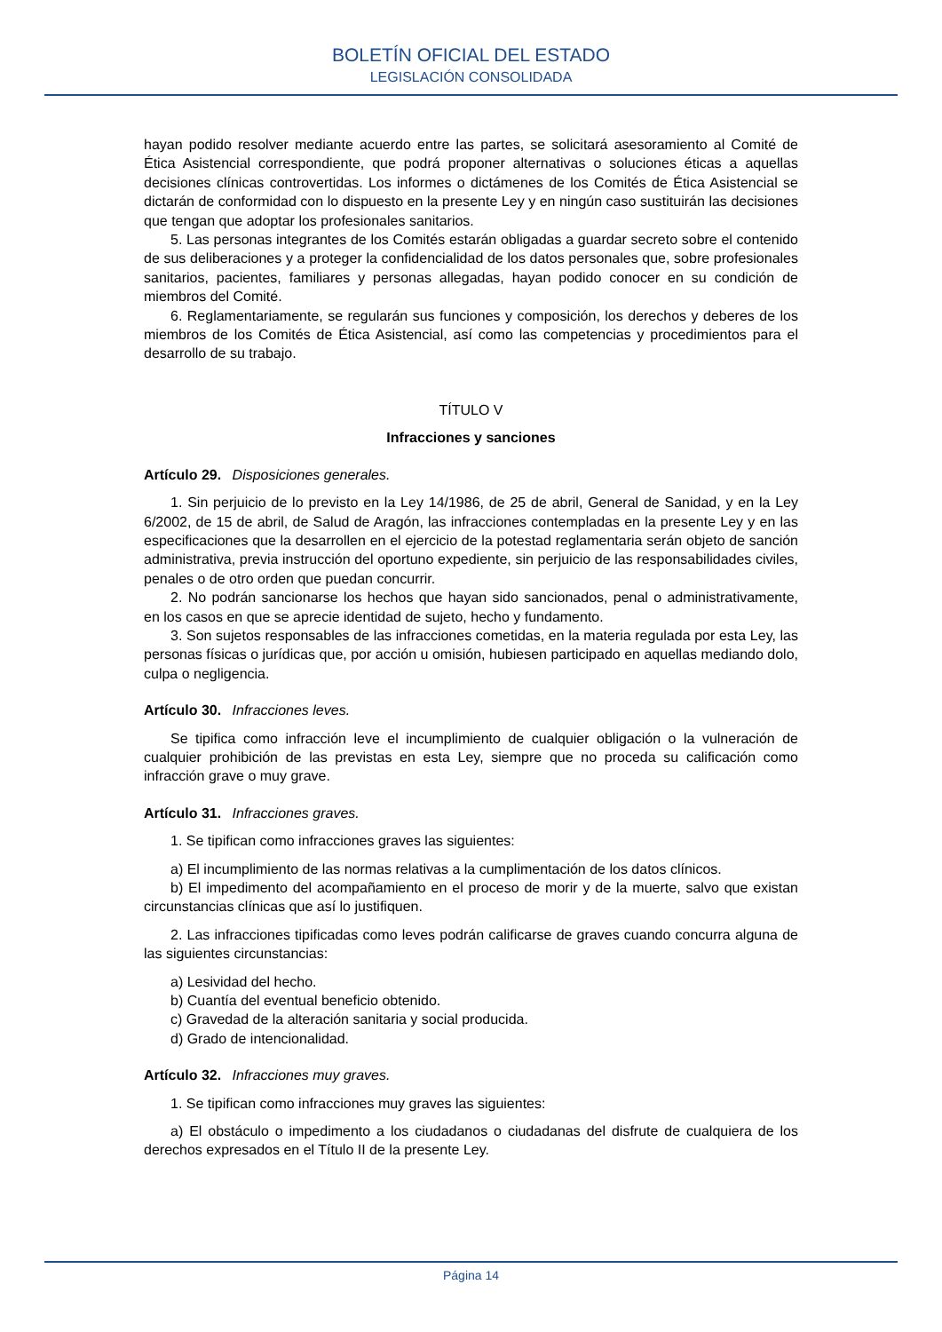BOLETÍN OFICIAL DEL ESTADO
LEGISLACIÓN CONSOLIDADA
hayan podido resolver mediante acuerdo entre las partes, se solicitará asesoramiento al Comité de Ética Asistencial correspondiente, que podrá proponer alternativas o soluciones éticas a aquellas decisiones clínicas controvertidas. Los informes o dictámenes de los Comités de Ética Asistencial se dictarán de conformidad con lo dispuesto en la presente Ley y en ningún caso sustituirán las decisiones que tengan que adoptar los profesionales sanitarios.
5. Las personas integrantes de los Comités estarán obligadas a guardar secreto sobre el contenido de sus deliberaciones y a proteger la confidencialidad de los datos personales que, sobre profesionales sanitarios, pacientes, familiares y personas allegadas, hayan podido conocer en su condición de miembros del Comité.
6. Reglamentariamente, se regularán sus funciones y composición, los derechos y deberes de los miembros de los Comités de Ética Asistencial, así como las competencias y procedimientos para el desarrollo de su trabajo.
TÍTULO V
Infracciones y sanciones
Artículo 29. Disposiciones generales.
1. Sin perjuicio de lo previsto en la Ley 14/1986, de 25 de abril, General de Sanidad, y en la Ley 6/2002, de 15 de abril, de Salud de Aragón, las infracciones contempladas en la presente Ley y en las especificaciones que la desarrollen en el ejercicio de la potestad reglamentaria serán objeto de sanción administrativa, previa instrucción del oportuno expediente, sin perjuicio de las responsabilidades civiles, penales o de otro orden que puedan concurrir.
2. No podrán sancionarse los hechos que hayan sido sancionados, penal o administrativamente, en los casos en que se aprecie identidad de sujeto, hecho y fundamento.
3. Son sujetos responsables de las infracciones cometidas, en la materia regulada por esta Ley, las personas físicas o jurídicas que, por acción u omisión, hubiesen participado en aquellas mediando dolo, culpa o negligencia.
Artículo 30. Infracciones leves.
Se tipifica como infracción leve el incumplimiento de cualquier obligación o la vulneración de cualquier prohibición de las previstas en esta Ley, siempre que no proceda su calificación como infracción grave o muy grave.
Artículo 31. Infracciones graves.
1. Se tipifican como infracciones graves las siguientes:
a) El incumplimiento de las normas relativas a la cumplimentación de los datos clínicos.
b) El impedimento del acompañamiento en el proceso de morir y de la muerte, salvo que existan circunstancias clínicas que así lo justifiquen.
2. Las infracciones tipificadas como leves podrán calificarse de graves cuando concurra alguna de las siguientes circunstancias:
a) Lesividad del hecho.
b) Cuantía del eventual beneficio obtenido.
c) Gravedad de la alteración sanitaria y social producida.
d) Grado de intencionalidad.
Artículo 32. Infracciones muy graves.
1. Se tipifican como infracciones muy graves las siguientes:
a) El obstáculo o impedimento a los ciudadanos o ciudadanas del disfrute de cualquiera de los derechos expresados en el Título II de la presente Ley.
Página 14